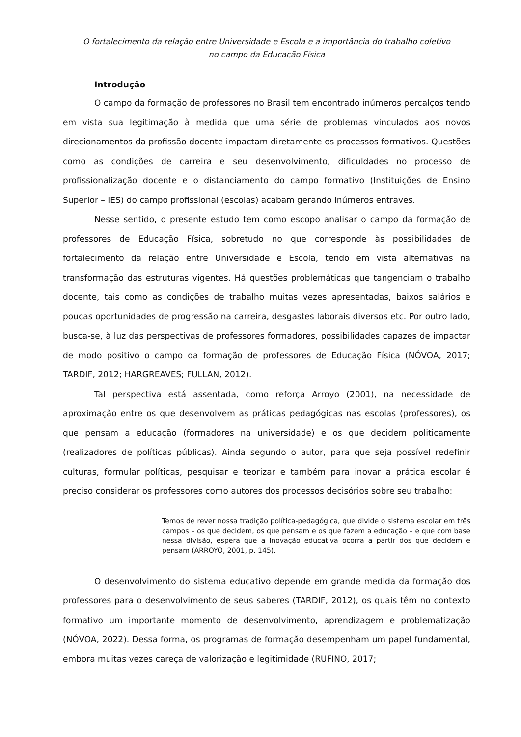O fortalecimento da relação entre Universidade e Escola e a importância do trabalho coletivo
no campo da Educação Física
Introdução
O campo da formação de professores no Brasil tem encontrado inúmeros percalços tendo em vista sua legitimação à medida que uma série de problemas vinculados aos novos direcionamentos da profissão docente impactam diretamente os processos formativos. Questões como as condições de carreira e seu desenvolvimento, dificuldades no processo de profissionalização docente e o distanciamento do campo formativo (Instituições de Ensino Superior – IES) do campo profissional (escolas) acabam gerando inúmeros entraves.
Nesse sentido, o presente estudo tem como escopo analisar o campo da formação de professores de Educação Física, sobretudo no que corresponde às possibilidades de fortalecimento da relação entre Universidade e Escola, tendo em vista alternativas na transformação das estruturas vigentes. Há questões problemáticas que tangenciam o trabalho docente, tais como as condições de trabalho muitas vezes apresentadas, baixos salários e poucas oportunidades de progressão na carreira, desgastes laborais diversos etc. Por outro lado, busca-se, à luz das perspectivas de professores formadores, possibilidades capazes de impactar de modo positivo o campo da formação de professores de Educação Física (NÓVOA, 2017; TARDIF, 2012; HARGREAVES; FULLAN, 2012).
Tal perspectiva está assentada, como reforça Arroyo (2001), na necessidade de aproximação entre os que desenvolvem as práticas pedagógicas nas escolas (professores), os que pensam a educação (formadores na universidade) e os que decidem politicamente (realizadores de políticas públicas). Ainda segundo o autor, para que seja possível redefinir culturas, formular políticas, pesquisar e teorizar e também para inovar a prática escolar é preciso considerar os professores como autores dos processos decisórios sobre seu trabalho:
Temos de rever nossa tradição política-pedagógica, que divide o sistema escolar em três campos – os que decidem, os que pensam e os que fazem a educação – e que com base nessa divisão, espera que a inovação educativa ocorra a partir dos que decidem e pensam (ARROYO, 2001, p. 145).
O desenvolvimento do sistema educativo depende em grande medida da formação dos professores para o desenvolvimento de seus saberes (TARDIF, 2012), os quais têm no contexto formativo um importante momento de desenvolvimento, aprendizagem e problematização (NÓVOA, 2022). Dessa forma, os programas de formação desempenham um papel fundamental, embora muitas vezes careça de valorização e legitimidade (RUFINO, 2017;